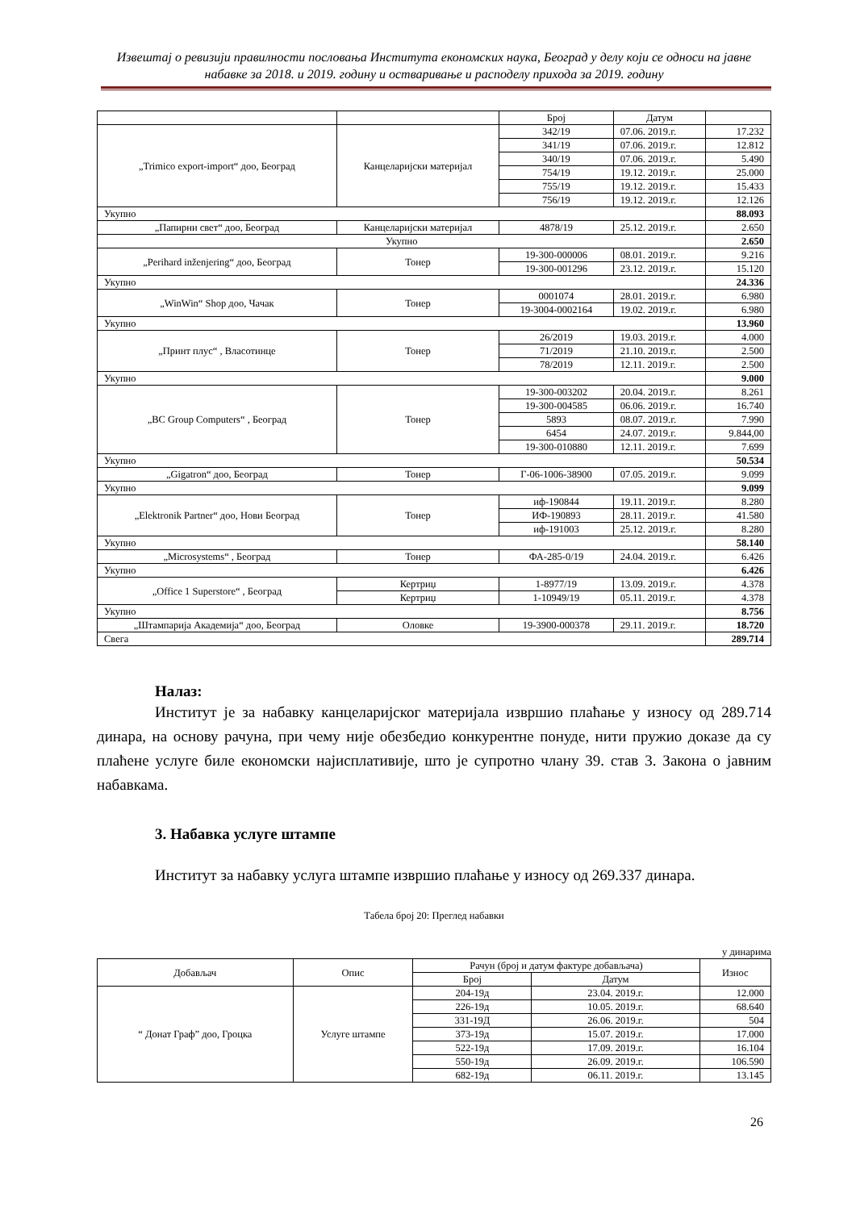Извештај о ревизији правилности пословања Института економских наука, Београд у делу који се односи на јавне набавке за 2018. и 2019. годину и остваривање и расподелу прихода за 2019. годину
| | | Број | Датум | |
| „Trimico export-import“ доо, Београд | Канцеларијски материјал | 342/19 | 07.06. 2019.г. | 17.232 |
| | | 341/19 | 07.06. 2019.г. | 12.812 |
| | | 340/19 | 07.06. 2019.г. | 5.490 |
| | | 754/19 | 19.12. 2019.г. | 25.000 |
| | | 755/19 | 19.12. 2019.г. | 15.433 |
| | | 756/19 | 19.12. 2019.г. | 12.126 |
| Укупно | | | | 88.093 |
| „Папирни свет“ доо, Београд | Канцеларијски материјал | 4878/19 | 25.12. 2019.г. | 2.650 |
| Укупно | | | | 2.650 |
| „Perihard inženjering“ доо, Београд | Тонер | 19-300-000006 | 08.01. 2019.г. | 9.216 |
| | | 19-300-001296 | 23.12. 2019.г. | 15.120 |
| Укупно | | | | 24.336 |
| „WinWin“ Shop доо, Чачак | Тонер | 0001074 | 28.01. 2019.г. | 6.980 |
| | | 19-3004-0002164 | 19.02. 2019.г. | 6.980 |
| Укупно | | | | 13.960 |
| „Принт плус“ , Власотинце | Тонер | 26/2019 | 19.03. 2019.г. | 4.000 |
| | | 71/2019 | 21.10. 2019.г. | 2.500 |
| | | 78/2019 | 12.11. 2019.г. | 2.500 |
| Укупно | | | | 9.000 |
| „BC Group Computers“ , Београд | Тонер | 19-300-003202 | 20.04. 2019.г. | 8.261 |
| | | 19-300-004585 | 06.06. 2019.г. | 16.740 |
| | | 5893 | 08.07. 2019.г. | 7.990 |
| | | 6454 | 24.07. 2019.г. | 9.844,00 |
| | | 19-300-010880 | 12.11. 2019.г. | 7.699 |
| Укупно | | | | 50.534 |
| „Gigatron“ доо, Београд | Тонер | Г-06-1006-38900 | 07.05. 2019.г. | 9.099 |
| Укупно | | | | 9.099 |
| „Elektronik Partner“ доо, Нови Београд | Тонер | иф-190844 | 19.11. 2019.г. | 8.280 |
| | | ИФ-190893 | 28.11. 2019.г. | 41.580 |
| | | иф-191003 | 25.12. 2019.г. | 8.280 |
| Укупно | | | | 58.140 |
| „Microsystems“ , Београд | Тонер | ФА-285-0/19 | 24.04. 2019.г. | 6.426 |
| Укупно | | | | 6.426 |
| „Office 1 Superstore“ , Београд | Кертриџ | 1-8977/19 | 13.09. 2019.г. | 4.378 |
| | Кертриџ | 1-10949/19 | 05.11. 2019.г. | 4.378 |
| Укупно | | | | 8.756 |
| „Штампарија Академија“ доо, Београд | Оловке | 19-3900-000378 | 29.11. 2019.г. | 18.720 |
| Свега | | | | 289.714 |
Налаз:
Институт је за набавку канцеларијског материјала извршио плаћање у износу од 289.714 динара, на основу рачуна, при чему није обезбедио конкурентне понуде, нити пружио доказе да су плаћене услуге биле економски најисплативије, што је супротно члану 39. став 3. Закона о јавним набавкама.
3. Набавка услуге штампе
Институт за набавку услуга штампе извршио плаћање у износу од 269.337 динара.
Табела број 20: Преглед набавки
у динарима
| Добављач | Опис | Рачун (број и датум фактуре добављача) | | Износ |
| --- | --- | --- | --- | --- |
| | | Број | Датум | |
| “ Донат Граф” доо, Гроцка | Услуге штампе | 204-19д | 23.04. 2019.г. | 12.000 |
| | | 226-19д | 10.05. 2019.г. | 68.640 |
| | | 331-19Д | 26.06. 2019.г. | 504 |
| | | 373-19д | 15.07. 2019.г. | 17.000 |
| | | 522-19д | 17.09. 2019.г. | 16.104 |
| | | 550-19д | 26.09. 2019.г. | 106.590 |
| | | 682-19д | 06.11. 2019.г. | 13.145 |
26